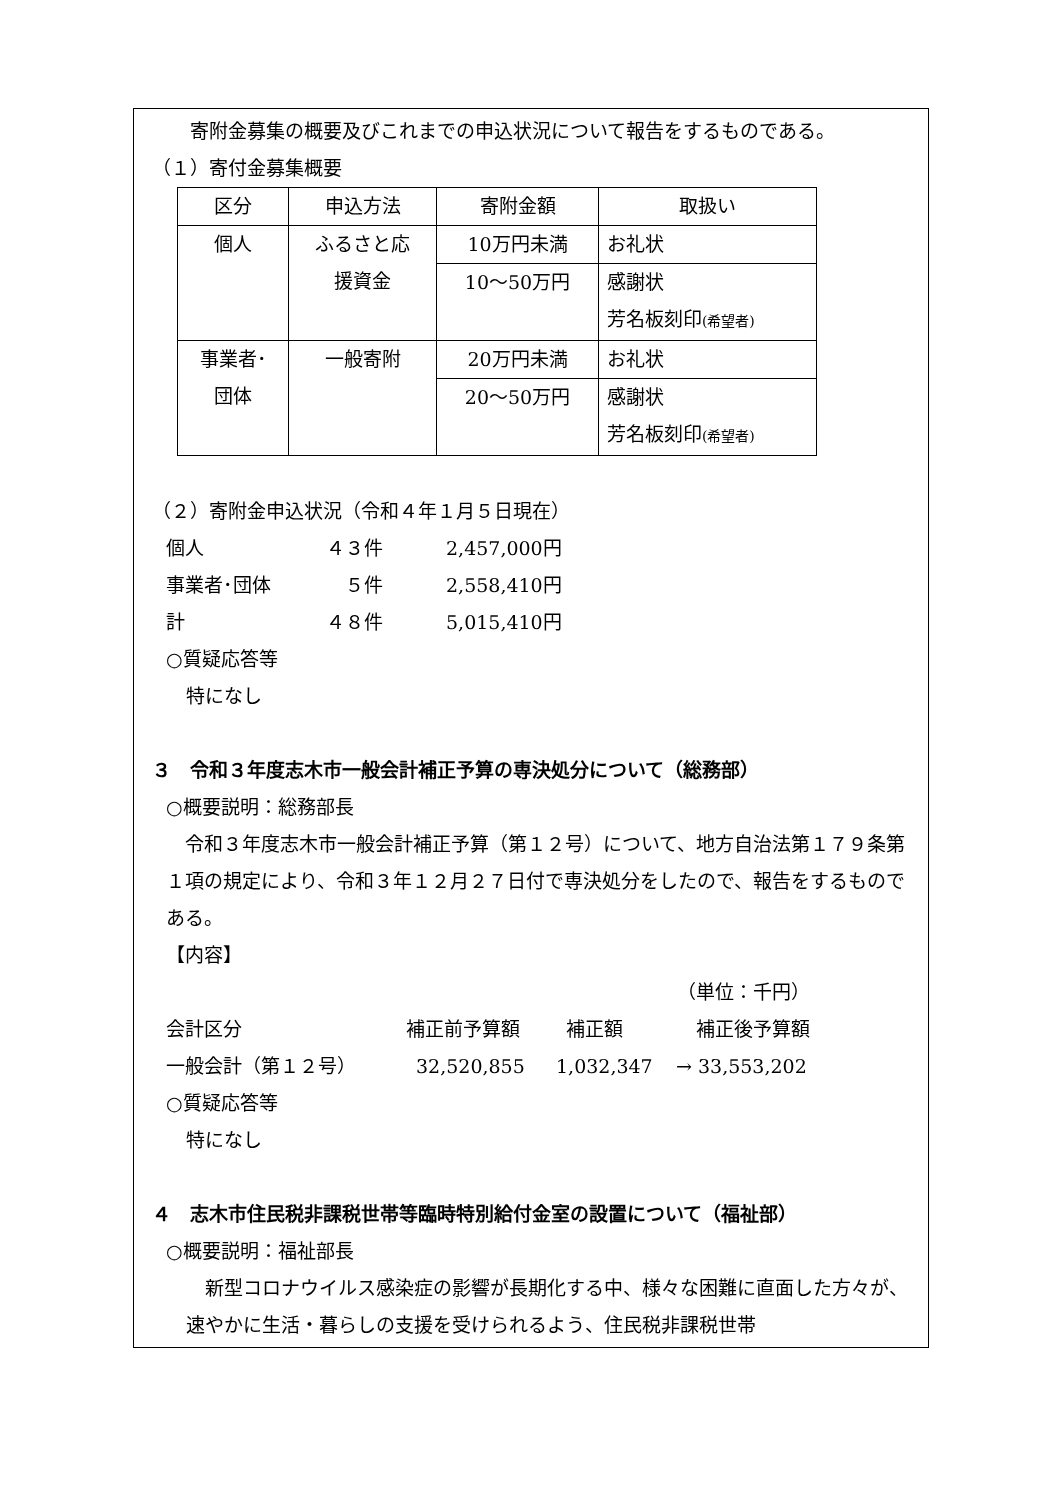寄附金募集の概要及びこれまでの申込状況について報告をするものである。
（１）寄付金募集概要
| 区分 | 申込方法 | 寄附金額 | 取扱い |
| --- | --- | --- | --- |
| 個人 | ふるさと応 援資金 | 10万円未満 | お礼状 |
| | | 10～50万円 | 感謝状 芳名板刻印 (希望者) |
| 事業者･ 団体 | 一般寄附 | 20万円未満 | お礼状 |
| | | 20～50万円 | 感謝状 芳名板刻印 (希望者) |
（２）寄附金申込状況（令和４年１月５日現在）
個人 ４３件 2,457,000円
事業者･団体 　５件 2,558,410円
計 ４８件 5,015,410円
○質疑応答等
特になし
３　令和３年度志木市一般会計補正予算の専決処分について（総務部）
○概要説明：総務部長
　令和３年度志木市一般会計補正予算（第１２号）について、地方自治法第１７９条第１項の規定により、令和３年１２月２７日付で専決処分をしたので、報告をするものである。
【内容】
（単位：千円）
会計区分 補正前予算額 補正額 補正後予算額
一般会計（第１２号） 32,520,855 1,032,347 → 33,553,202
○質疑応答等
特になし
４　志木市住民税非課税世帯等臨時特別給付金室の設置について（福祉部）
○概要説明：福祉部長
　新型コロナウイルス感染症の影響が長期化する中、様々な困難に直面した方々が、速やかに生活・暮らしの支援を受けられるよう、住民税非課税世帯